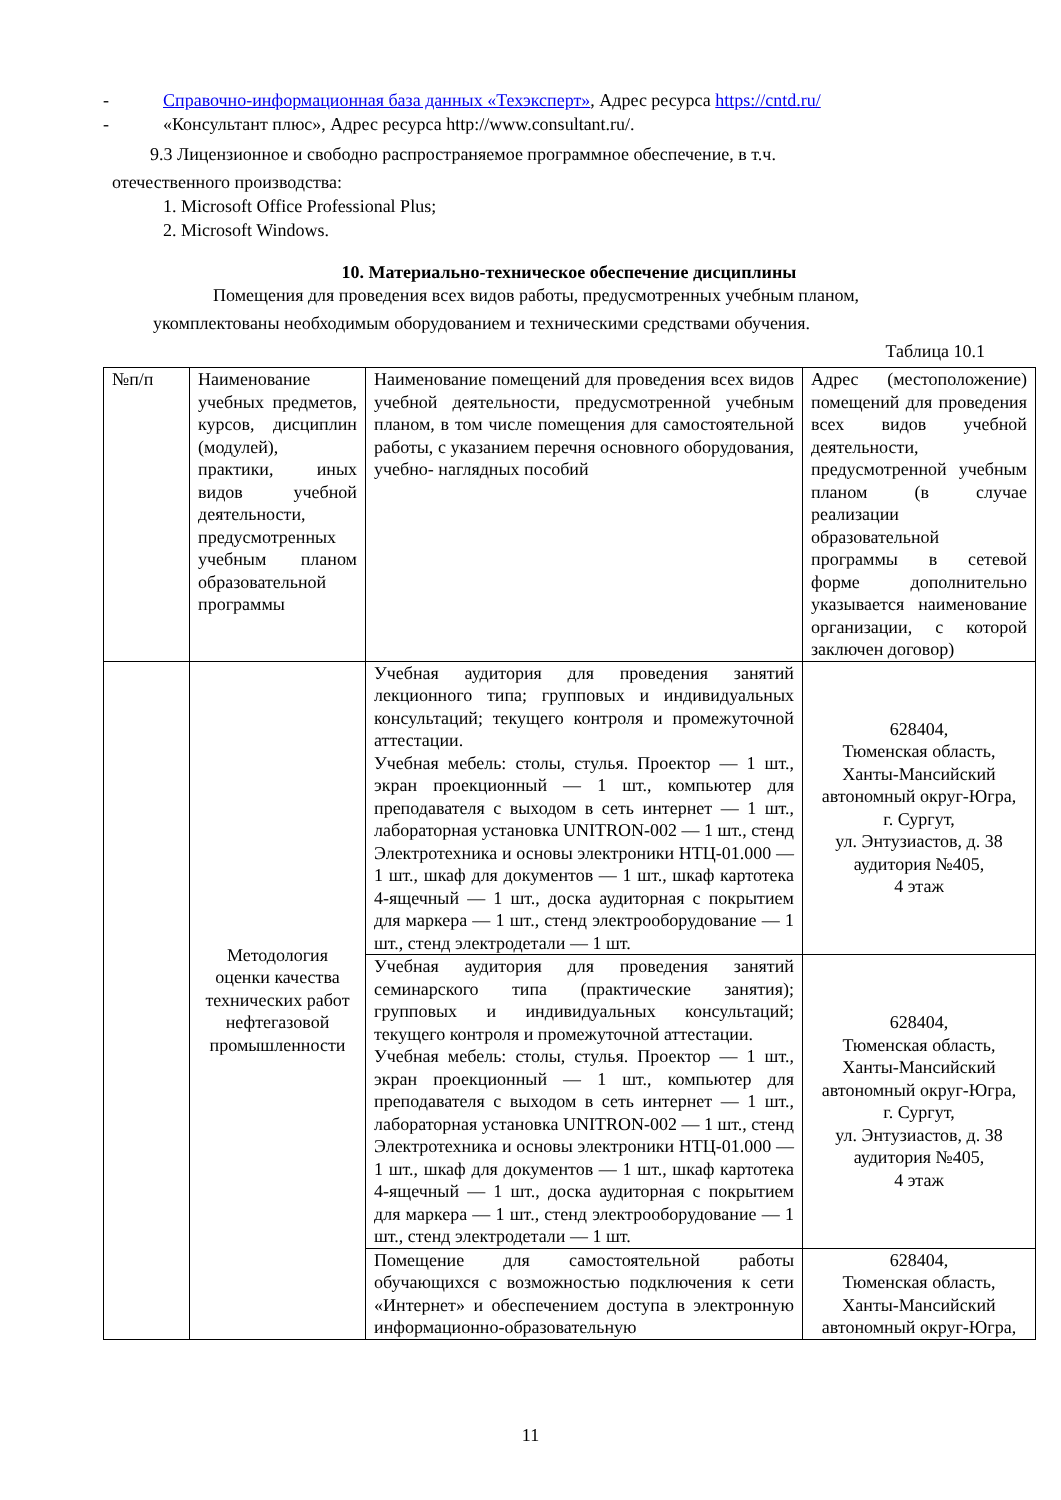- Справочно-информационная база данных «Техэксперт», Адрес ресурса https://cntd.ru/
- «Консультант плюс», Адрес ресурса http://www.consultant.ru/.
9.3 Лицензионное и свободно распространяемое программное обеспечение, в т.ч.
отечественного производства:
1. Microsoft Office Professional Plus;
2. Microsoft Windows.
10. Материально-техническое обеспечение дисциплины
Помещения для проведения всех видов работы, предусмотренных учебным планом,
укомплектованы необходимым оборудованием и техническими средствами обучения.
Таблица 10.1
| №п/п | Наименование учебных предметов, курсов, дисциплин (модулей), практики, иных видов учебной деятельности, предусмотренных учебным планом образовательной программы | Наименование помещений для проведения всех видов учебной деятельности, предусмотренной учебным планом, в том числе помещения для самостоятельной работы, с указанием перечня основного оборудования, учебно- наглядных пособий | Адрес (местоположение) помещений для проведения всех видов учебной деятельности, предусмотренной учебным планом (в случае реализации образовательной программы в сетевой форме дополнительно указывается наименование организации, с которой заключен договор) |
| | Методология оценки качества технических работ нефтегазовой промышленности | Учебная аудитория для проведения занятий лекционного типа; групповых и индивидуальных консультаций; текущего контроля и промежуточной аттестации. Учебная мебель: столы, стулья. Проектор — 1 шт., экран проекционный — 1 шт., компьютер для преподавателя с выходом в сеть интернет — 1 шт., лабораторная установка UNITRON-002 — 1 шт., стенд Электротехника и основы электроники НТЦ-01.000 — 1 шт., шкаф для документов — 1 шт., шкаф картотека 4-ящечный — 1 шт., доска аудиторная с покрытием для маркера — 1 шт., стенд электрооборудование — 1 шт., стенд электродетали — 1 шт. | 628404, Тюменская область, Ханты-Мансийский автономный округ-Югра, г. Сургут, ул. Энтузиастов, д. 38 аудитория №405, 4 этаж |
| | | Учебная аудитория для проведения занятий семинарского типа (практические занятия); групповых и индивидуальных консультаций; текущего контроля и промежуточной аттестации. Учебная мебель: столы, стулья. Проектор — 1 шт., экран проекционный — 1 шт., компьютер для преподавателя с выходом в сеть интернет — 1 шт., лабораторная установка UNITRON-002 — 1 шт., стенд Электротехника и основы электроники НТЦ-01.000 — 1 шт., шкаф для документов — 1 шт., шкаф картотека 4-ящечный — 1 шт., доска аудиторная с покрытием для маркера — 1 шт., стенд электрооборудование — 1 шт., стенд электродетали — 1 шт. | 628404, Тюменская область, Ханты-Мансийский автономный округ-Югра, г. Сургут, ул. Энтузиастов, д. 38 аудитория №405, 4 этаж |
| | | Помещение для самостоятельной работы обучающихся с возможностью подключения к сети «Интернет» и обеспечением доступа в электронную информационно-образовательную | 628404, Тюменская область, Ханты-Мансийский автономный округ-Югра, |
11